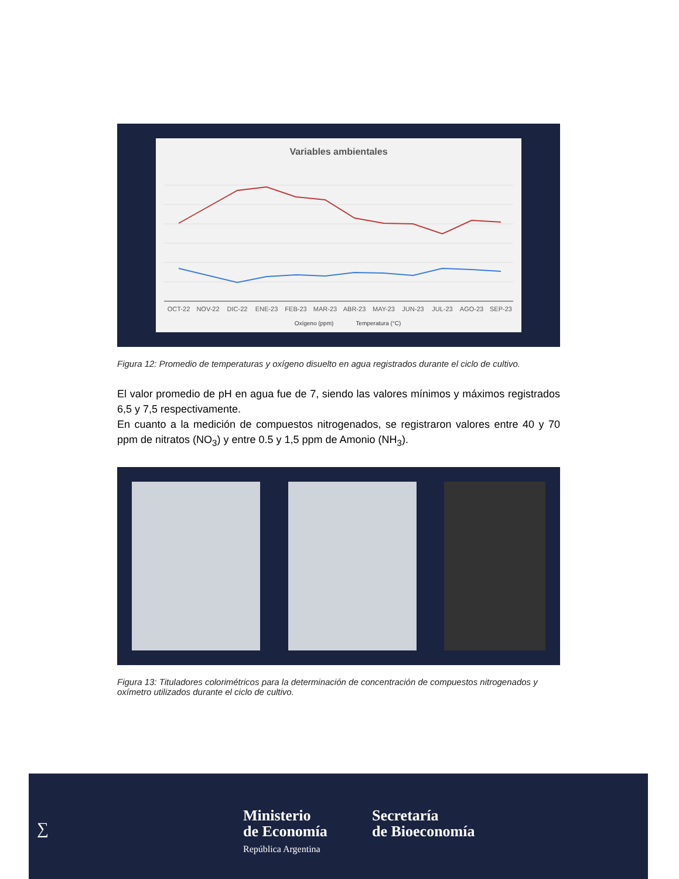Variables ambientales
OCT-22
NOV-22
DIC-22
ENE-23
FEB-23
MAR-23
ABR-23
MAY-23
JUN-23
JUL-23
AGO-23
SEP-23
Oxígeno (ppm)
Temperatura (°C)
Figura 12: Promedio de temperaturas y oxígeno disuelto en agua registrados durante el ciclo de cultivo.
El valor promedio de pH en agua fue de 7, siendo las valores mínimos y máximos registrados 6,5 y 7,5 respectivamente.
En cuanto a la medición de compuestos nitrogenados, se registraron valores entre 40 y 70 ppm de nitratos (NO<sub>3</sub>) y entre 0.5 y 1,5 ppm de Amonio (NH<sub>3</sub>).
Figura 13: Tituladores colorimétricos para la determinación de concentración de compuestos nitrogenados y oxímetro utilizados durante el ciclo de cultivo.
∑
Ministerio
de Economía
República Argentina
Secretaría
de Bioeconomía